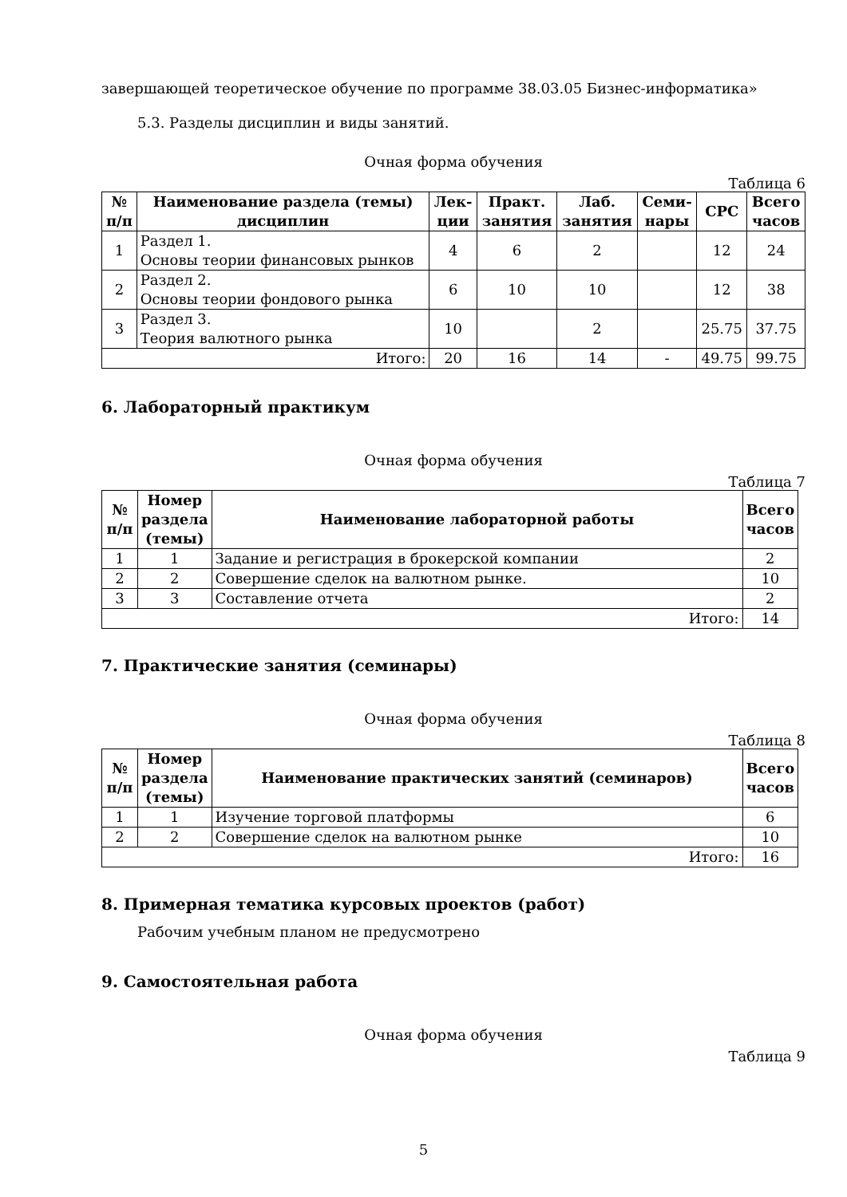завершающей теоретическое обучение по программе 38.03.05 Бизнес-информатика»
5.3. Разделы дисциплин и виды занятий.
Очная форма обучения
Таблица 6
| № п/п | Наименование раздела (темы) дисциплин | Лек- ции | Практ. занятия | Лаб. занятия | Семи- нары | СРС | Всего часов |
| --- | --- | --- | --- | --- | --- | --- | --- |
| 1 | Раздел 1. Основы теории финансовых рынков | 4 | 6 | 2 | | 12 | 24 |
| 2 | Раздел 2. Основы теории фондового рынка | 6 | 10 | 10 | | 12 | 38 |
| 3 | Раздел 3. Теория валютного рынка | 10 | | 2 | | 25.75 | 37.75 |
| Итого: | | 20 | 16 | 14 | - | 49.75 | 99.75 |
6. Лабораторный практикум
Очная форма обучения
Таблица 7
| № п/п | Номер раздела (темы) | Наименование лабораторной работы | Всего часов |
| --- | --- | --- | --- |
| 1 | 1 | Задание и регистрация в брокерской компании | 2 |
| 2 | 2 | Совершение сделок на валютном рынке. | 10 |
| 3 | 3 | Составление отчета | 2 |
| Итого: | | | 14 |
7. Практические занятия (семинары)
Очная форма обучения
Таблица 8
| № п/п | Номер раздела (темы) | Наименование практических занятий (семинаров) | Всего часов |
| --- | --- | --- | --- |
| 1 | 1 | Изучение торговой платформы | 6 |
| 2 | 2 | Совершение сделок на валютном рынке | 10 |
| Итого: | | | 16 |
8. Примерная тематика курсовых проектов (работ)
Рабочим учебным планом не предусмотрено
9. Самостоятельная работа
Очная форма обучения
Таблица 9
5